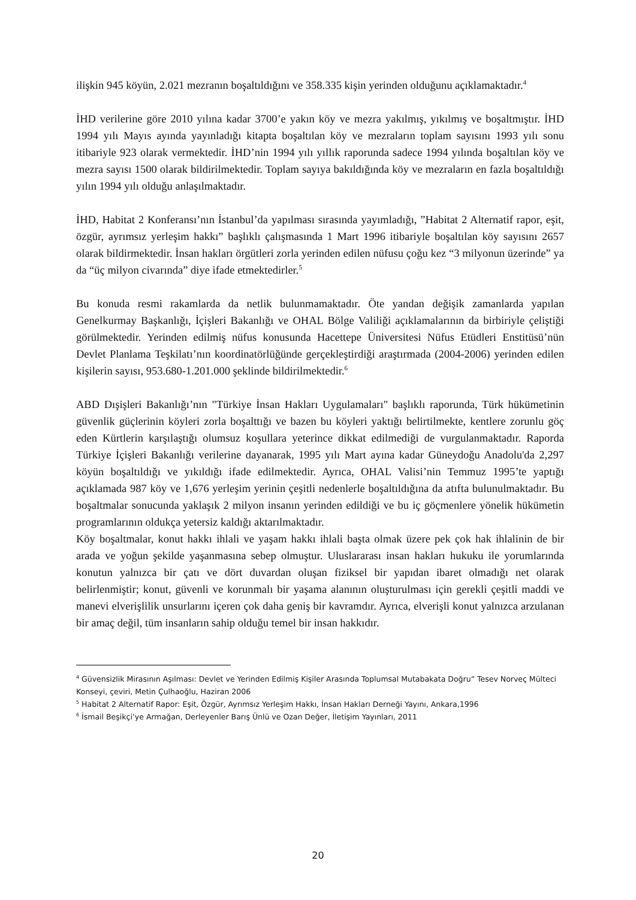ilişkin 945 köyün, 2.021 mezranın boşaltıldığını ve 358.335 kişin yerinden olduğunu açıklamaktadır.<sup>4</sup>
İHD verilerine göre 2010 yılına kadar 3700’e yakın köy ve mezra yakılmış, yıkılmış ve boşaltmıştır. İHD 1994 yılı Mayıs ayında yayınladığı kitapta boşaltılan köy ve mezraların toplam sayısını 1993 yılı sonu itibariyle 923 olarak vermektedir. İHD’nin 1994 yılı yıllık raporunda sadece 1994 yılında boşaltılan köy ve mezra sayısı 1500 olarak bildirilmektedir. Toplam sayıya bakıldığında köy ve mezraların en fazla boşaltıldığı yılın 1994 yılı olduğu anlaşılmaktadır.
İHD, Habitat 2 Konferansı’nın İstanbul’da yapılması sırasında yayımladığı, ”Habitat 2 Alternatif rapor, eşit, özgür, ayrımsız yerleşim hakkı” başlıklı çalışmasında 1 Mart 1996 itibariyle boşaltılan köy sayısını 2657 olarak bildirmektedir. İnsan hakları örgütleri zorla yerinden edilen nüfusu çoğu kez “3 milyonun üzerinde” ya da “üç milyon civarında” diye ifade etmektedirler.<sup>5</sup>
Bu konuda resmi rakamlarda da netlik bulunmamaktadır. Öte yandan değişik zamanlarda yapılan Genelkurmay Başkanlığı, İçişleri Bakanlığı ve OHAL Bölge Valiliği açıklamalarının da birbiriyle çeliştiği görülmektedir. Yerinden edilmiş nüfus konusunda Hacettepe Üniversitesi Nüfus Etüdleri Enstitüsü’nün Devlet Planlama Teşkilatı’nın koordinatörlüğünde gerçekleştirdiği araştırmada (2004-2006) yerinden edilen kişilerin sayısı, 953.680-1.201.000 şeklinde bildirilmektedir.<sup>6</sup>
ABD Dışişleri Bakanlığı’nın "Türkiye İnsan Hakları Uygulamaları" başlıklı raporunda, Türk hükümetinin güvenlik güçlerinin köyleri zorla boşalttığı ve bazen bu köyleri yaktığı belirtilmekte, kentlere zorunlu göç eden Kürtlerin karşılaştığı olumsuz koşullara yeterince dikkat edilmediği de vurgulanmaktadır. Raporda Türkiye İçişleri Bakanlığı verilerine dayanarak, 1995 yılı Mart ayına kadar Güneydoğu Anadolu'da 2,297 köyün boşaltıldığı ve yıkıldığı ifade edilmektedir. Ayrıca, OHAL Valisi’nin Temmuz 1995’te yaptığı açıklamada 987 köy ve 1,676 yerleşim yerinin çeşitli nedenlerle boşaltıldığına da atıfta bulunulmaktadır. Bu boşaltmalar sonucunda yaklaşık 2 milyon insanın yerinden edildiği ve bu iç göçmenlere yönelik hükümetin programlarının oldukça yetersiz kaldığı aktarılmaktadır.
Köy boşaltmalar, konut hakkı ihlali ve yaşam hakkı ihlali başta olmak üzere pek çok hak ihlalinin de bir arada ve yoğun şekilde yaşanmasına sebep olmuştur. Uluslararası insan hakları hukuku ile yorumlarında konutun yalnızca bir çatı ve dört duvardan oluşan fiziksel bir yapıdan ibaret olmadığı net olarak belirlenmiştir; konut, güvenli ve korunmalı bir yaşama alanının oluşturulması için gerekli çeşitli maddi ve manevi elverişlilik unsurlarını içeren çok daha geniş bir kavramdır. Ayrıca, elverişli konut yalnızca arzulanan bir amaç değil, tüm insanların sahip olduğu temel bir insan hakkıdır.
<sup>4</sup> Güvensizlik Mirasının Aşılması: Devlet ve Yerinden Edilmiş Kişiler Arasında Toplumsal Mutabakata Doğru” Tesev Norveç Mülteci Konseyi, çeviri, Metin Çulhaoğlu, Haziran 2006
<sup>5</sup> Habitat 2 Alternatif Rapor: Eşit, Özgür, Ayrımsız Yerleşim Hakkı, İnsan Hakları Derneği Yayını, Ankara,1996
<sup>6</sup> İsmail Beşikçi’ye Armağan, Derleyenler Barış Ünlü ve Ozan Değer, İletişim Yayınları, 2011
20